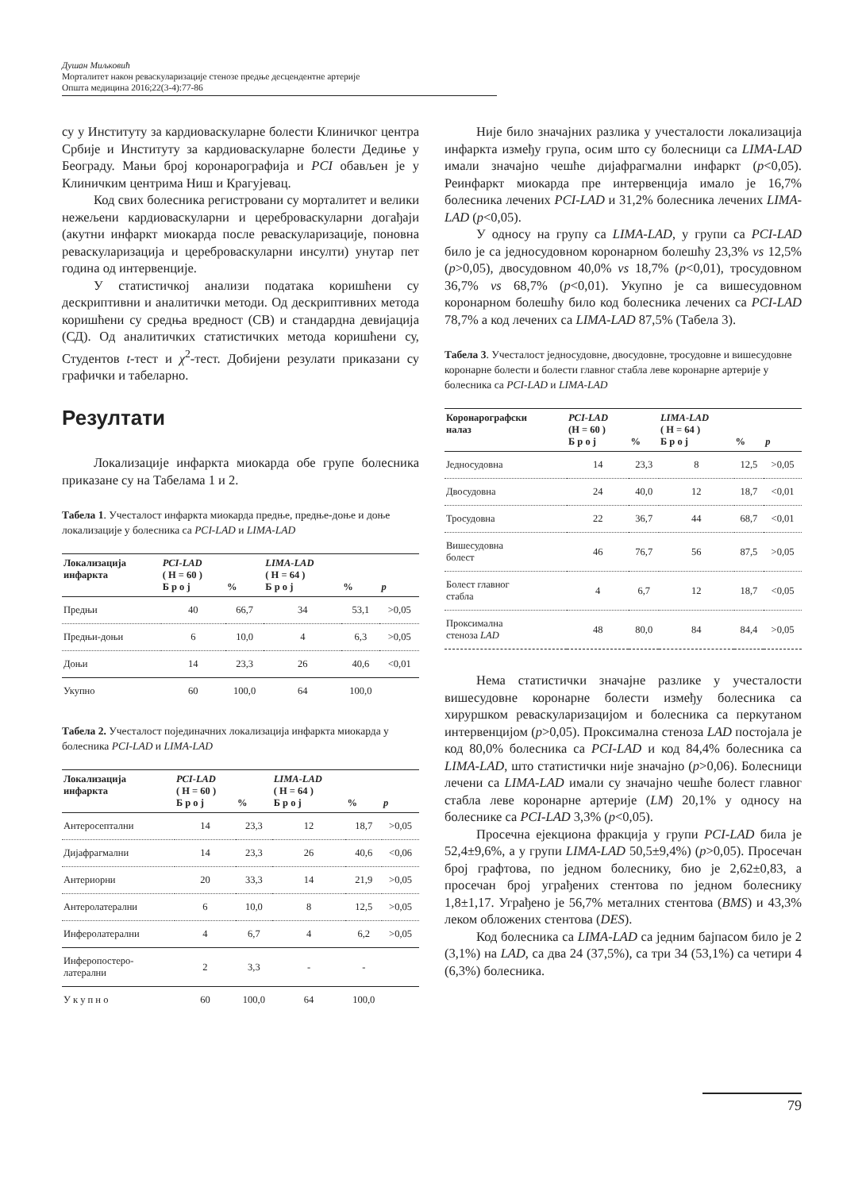Душан Миљковић
Морталитет након реваскуларизације стенозе предње десцендентне артерије
Општа медицина 2016;22(3-4):77-86
су у Институту за кардиоваскуларне болести Клиничког центра Србије и Институту за кардиоваскуларне болести Дедиње у Београду. Мањи број коронарографија и PCI обављен је у Клиничким центрима Ниш и Крагујевац.
Код свих болесника регистровани су морталитет и велики нежељени кардиоваскуларни и цереброваскуларни догађаји (акутни инфаркт миокарда после реваскуларизације, поновна реваскуларизација и цереброваскуларни инсулти) унутар пет година од интервенције.
У статистичкој анализи података коришћени су дескриптивни и аналитички методи. Од дескриптивних метода коришћени су средња вредност (СВ) и стандардна девијација (СД). Од аналитичких статистичких метода коришћени су, Студентов t-тест и χ<sup>2</sup>-тест. Добијени резулати приказани су графички и табеларно.
Резултати
Локализације инфаркта миокарда обе групе болесника приказане су на Табелама 1 и 2.
Табела 1. Учесталост инфаркта миокарда предње, предње-доње и доње локализације у болесника са PCI-LAD и LIMA-LAD
| Локализација инфаркта | PCI-LAD ( Н = 60 ) Б р о ј | % | LIMA-LAD ( Н = 64 ) Б р о ј | % | p |
| --- | --- | --- | --- | --- | --- |
| Предњи | 40 | 66,7 | 34 | 53,1 | >0,05 |
| Предњи-доњи | 6 | 10,0 | 4 | 6,3 | >0,05 |
| Доњи | 14 | 23,3 | 26 | 40,6 | <0,01 |
| Укупно | 60 | 100,0 | 64 | 100,0 | |
Табела 2. Учесталост појединачних локализација инфаркта миокарда у болесника PCI-LAD и LIMA-LAD
| Локализација инфаркта | PCI-LAD ( Н = 60 ) Б р о ј | % | LIMA-LAD ( Н = 64 ) Б р о ј | % | p |
| --- | --- | --- | --- | --- | --- |
| Антеросептални | 14 | 23,3 | 12 | 18,7 | >0,05 |
| Дијафрагмални | 14 | 23,3 | 26 | 40,6 | <0,06 |
| Антериорни | 20 | 33,3 | 14 | 21,9 | >0,05 |
| Антеролатерални | 6 | 10,0 | 8 | 12,5 | >0,05 |
| Инферолатерални | 4 | 6,7 | 4 | 6,2 | >0,05 |
| Инферопостеро- латерални | 2 | 3,3 | - | - | |
| У к у п н о | 60 | 100,0 | 64 | 100,0 | |
Није било значајних разлика у учесталости локализација инфаркта између група, осим што су болесници са LIMA-LAD имали значајно чешће дијафрагмални инфаркт (p<0,05). Реинфаркт миокарда пре интервенција имало је 16,7% болесника лечених PCI-LAD и 31,2% болесника лечених LIMA-LAD (p<0,05).
У односу на групу са LIMA-LAD, у групи са PCI-LAD било је са једносудовном коронарном болешћу 23,3% vs 12,5% (p>0,05), двосудовном 40,0% vs 18,7% (p<0,01), тросудовном 36,7% vs 68,7% (p<0,01). Укупно је са вишесудовном коронарном болешћу било код болесника лечених са PCI-LAD 78,7% а код лечених са LIMA-LAD 87,5% (Табела 3).
Табела 3. Учесталост једносудовне, двосудовне, тросудовне и вишесудовне коронарне болести и болести главног стабла леве коронарне артерије у болесника са PCI-LAD и LIMA-LAD
| Коронарографски налаз | PCI-LAD (Н = 60 ) Б р о ј | % | LIMA-LAD ( Н = 64 ) Б р о ј | % | p |
| --- | --- | --- | --- | --- | --- |
| Једносудовна | 14 | 23,3 | 8 | 12,5 | >0,05 |
| Двосудовна | 24 | 40,0 | 12 | 18,7 | <0,01 |
| Тросудовна | 22 | 36,7 | 44 | 68,7 | <0,01 |
| Вишесудовна болест | 46 | 76,7 | 56 | 87,5 | >0,05 |
| Болест главног стабла | 4 | 6,7 | 12 | 18,7 | <0,05 |
| Проксимална стеноза LAD | 48 | 80,0 | 84 | 84,4 | >0,05 |
Нема статистички значајне разлике у учесталости вишесудовне коронарне болести између болесника са хируршком реваскуларизацијом и болесника са перкутаном интервенцијом (p>0,05). Проксимална стеноза LAD постојала је код 80,0% болесника са PCI-LAD и код 84,4% болесника са LIMA-LAD, што статистички није значајно (p>0,06). Болесници лечени са LIMA-LAD имали су значајно чешће болест главног стабла леве коронарне артерије (LM) 20,1% у односу на болеснике са PCI-LAD 3,3% (p<0,05).
Просечна ејекциона фракција у групи PCI-LAD била је 52,4±9,6%, а у групи LIMA-LAD 50,5±9,4%) (p>0,05). Просечан број графтова, по једном болеснику, био је 2,62±0,83, а просечан број уграђених стентова по једном болеснику 1,8±1,17. Уграђено је 56,7% металних стентова (BMS) и 43,3% леком обложених стентова (DES).
Код болесника са LIMA-LAD са једним бајпасом било је 2 (3,1%) на LAD, са два 24 (37,5%), са три 34 (53,1%) са четири 4 (6,3%) болесника.
79